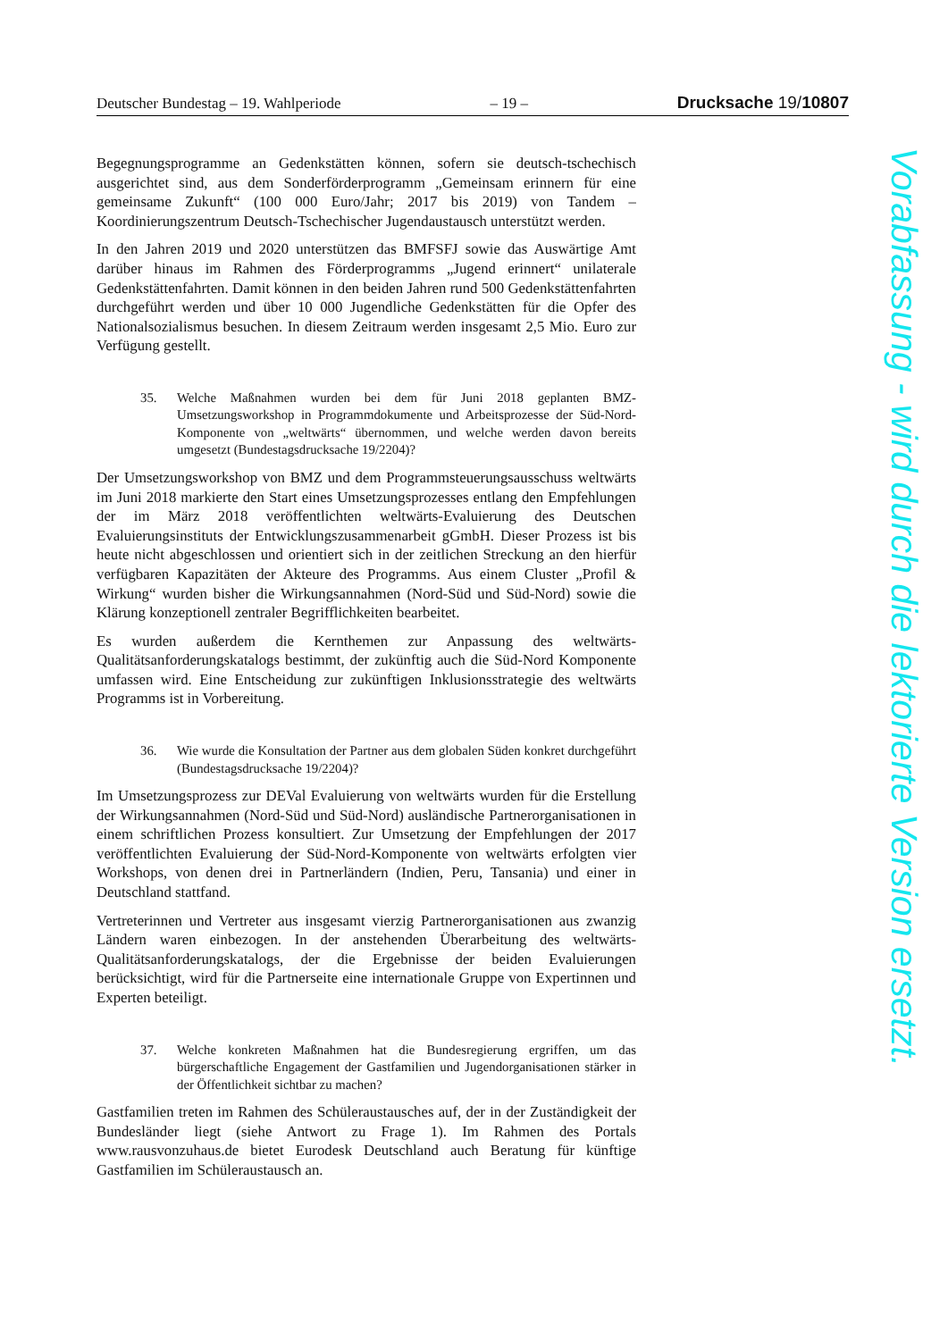Deutscher Bundestag – 19. Wahlperiode – 19 – Drucksache 19/10807
Begegnungsprogramme an Gedenkstätten können, sofern sie deutsch-tschechisch ausgerichtet sind, aus dem Sonderförderprogramm „Gemeinsam erinnern für eine gemeinsame Zukunft“ (100 000 Euro/Jahr; 2017 bis 2019) von Tandem – Koordinierungszentrum Deutsch-Tschechischer Jugendaustausch unterstützt werden.
In den Jahren 2019 und 2020 unterstützen das BMFSFJ sowie das Auswärtige Amt darüber hinaus im Rahmen des Förderprogramms „Jugend erinnert“ unilaterale Gedenkstättenfahrten. Damit können in den beiden Jahren rund 500 Gedenkstättenfahrten durchgeführt werden und über 10 000 Jugendliche Gedenkstätten für die Opfer des Nationalsozialismus besuchen. In diesem Zeitraum werden insgesamt 2,5 Mio. Euro zur Verfügung gestellt.
35. Welche Maßnahmen wurden bei dem für Juni 2018 geplanten BMZ-Umsetzungsworkshop in Programmdokumente und Arbeitsprozesse der Süd-Nord-Komponente von „weltwärts“ übernommen, und welche werden davon bereits umgesetzt (Bundestagsdrucksache 19/2204)?
Der Umsetzungsworkshop von BMZ und dem Programmsteuerungsausschuss weltwärts im Juni 2018 markierte den Start eines Umsetzungsprozesses entlang den Empfehlungen der im März 2018 veröffentlichten weltwärts-Evaluierung des Deutschen Evaluierungsinstituts der Entwicklungszusammenarbeit gGmbH. Dieser Prozess ist bis heute nicht abgeschlossen und orientiert sich in der zeitlichen Streckung an den hierfür verfügbaren Kapazitäten der Akteure des Programms. Aus einem Cluster „Profil & Wirkung“ wurden bisher die Wirkungsannahmen (Nord-Süd und Süd-Nord) sowie die Klärung konzeptionell zentraler Begrifflichkeiten bearbeitet.
Es wurden außerdem die Kernthemen zur Anpassung des weltwärts-Qualitätsanforderungskatalogs bestimmt, der zukünftig auch die Süd-Nord Komponente umfassen wird. Eine Entscheidung zur zukünftigen Inklusionsstrategie des weltwärts Programms ist in Vorbereitung.
36. Wie wurde die Konsultation der Partner aus dem globalen Süden konkret durchgeführt (Bundestagsdrucksache 19/2204)?
Im Umsetzungsprozess zur DEVal Evaluierung von weltwärts wurden für die Erstellung der Wirkungsannahmen (Nord-Süd und Süd-Nord) ausländische Partnerorganisationen in einem schriftlichen Prozess konsultiert. Zur Umsetzung der Empfehlungen der 2017 veröffentlichten Evaluierung der Süd-Nord-Komponente von weltwärts erfolgten vier Workshops, von denen drei in Partnerländern (Indien, Peru, Tansania) und einer in Deutschland stattfand.
Vertreterinnen und Vertreter aus insgesamt vierzig Partnerorganisationen aus zwanzig Ländern waren einbezogen. In der anstehenden Überarbeitung des weltwärts-Qualitätsanforderungskatalogs, der die Ergebnisse der beiden Evaluierungen berücksichtigt, wird für die Partnerseite eine internationale Gruppe von Expertinnen und Experten beteiligt.
37. Welche konkreten Maßnahmen hat die Bundesregierung ergriffen, um das bürgerschaftliche Engagement der Gastfamilien und Jugendorganisationen stärker in der Öffentlichkeit sichtbar zu machen?
Gastfamilien treten im Rahmen des Schüleraustausches auf, der in der Zuständigkeit der Bundesländer liegt (siehe Antwort zu Frage 1). Im Rahmen des Portals www.rausvonzuhaus.de bietet Eurodesk Deutschland auch Beratung für künftige Gastfamilien im Schüleraustausch an.
Vorabfassung - wird durch die lektorierte Version ersetzt.